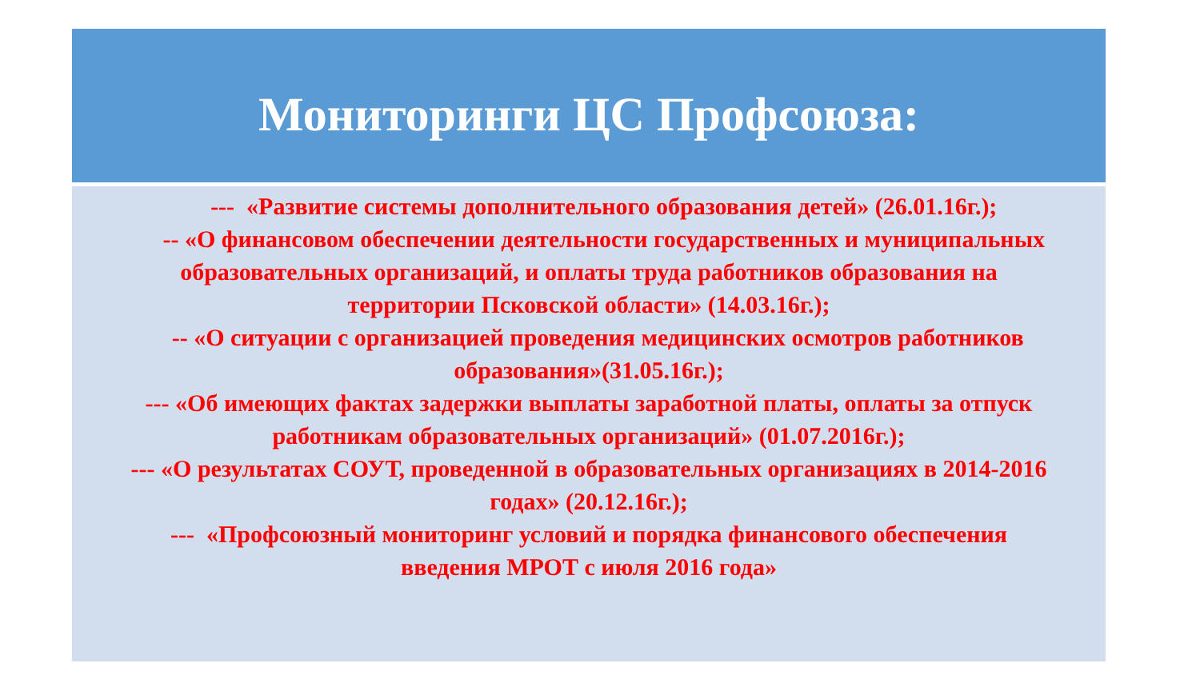Мониторинги ЦС Профсоюза:
--- «Развитие системы дополнительного образования детей» (26.01.16г.);
-- «О финансовом обеспечении деятельности государственных и муниципальных образовательных организаций, и оплаты труда работников образования на территории Псковской области» (14.03.16г.);
-- «О ситуации с организацией проведения медицинских осмотров работников образования»(31.05.16г.);
--- «Об имеющих фактах задержки выплаты заработной платы, оплаты за отпуск работникам образовательных организаций» (01.07.2016г.);
--- «О результатах СОУТ, проведенной в образовательных организациях в 2014-2016 годах» (20.12.16г.);
--- «Профсоюзный мониторинг условий и порядка финансового обеспечения введения МРОТ с июля 2016 года»